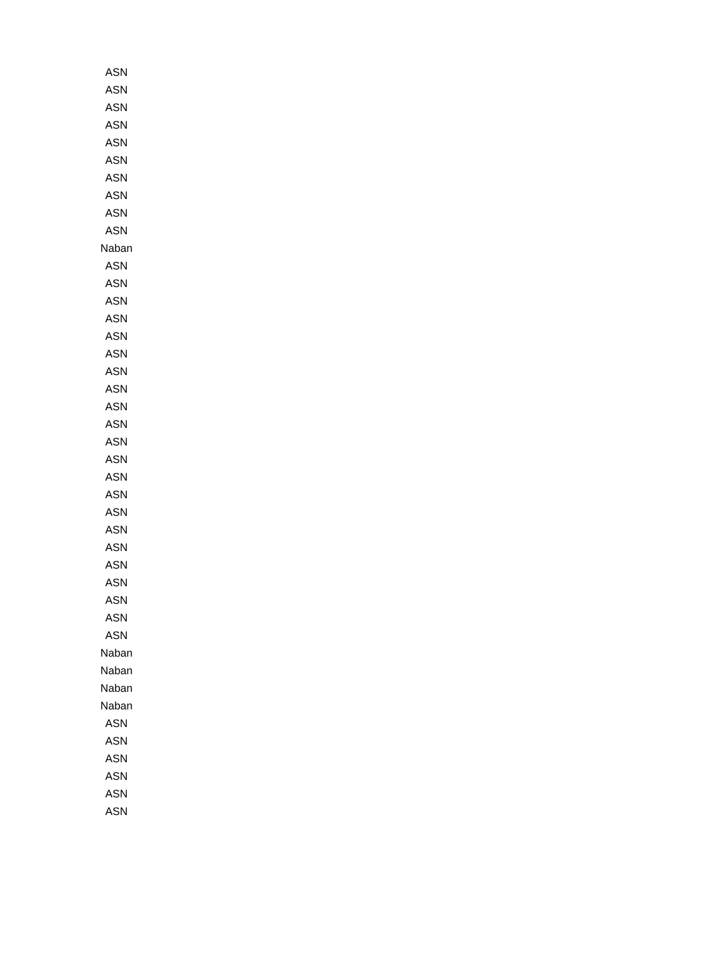| ASN |
| ASN |
| ASN |
| ASN |
| ASN |
| ASN |
| ASN |
| ASN |
| ASN |
| ASN |
| Naban |
| ASN |
| ASN |
| ASN |
| ASN |
| ASN |
| ASN |
| ASN |
| ASN |
| ASN |
| ASN |
| ASN |
| ASN |
| ASN |
| ASN |
| ASN |
| ASN |
| ASN |
| ASN |
| ASN |
| ASN |
| ASN |
| ASN |
| Naban |
| Naban |
| Naban |
| Naban |
| ASN |
| ASN |
| ASN |
| ASN |
| ASN |
| ASN |